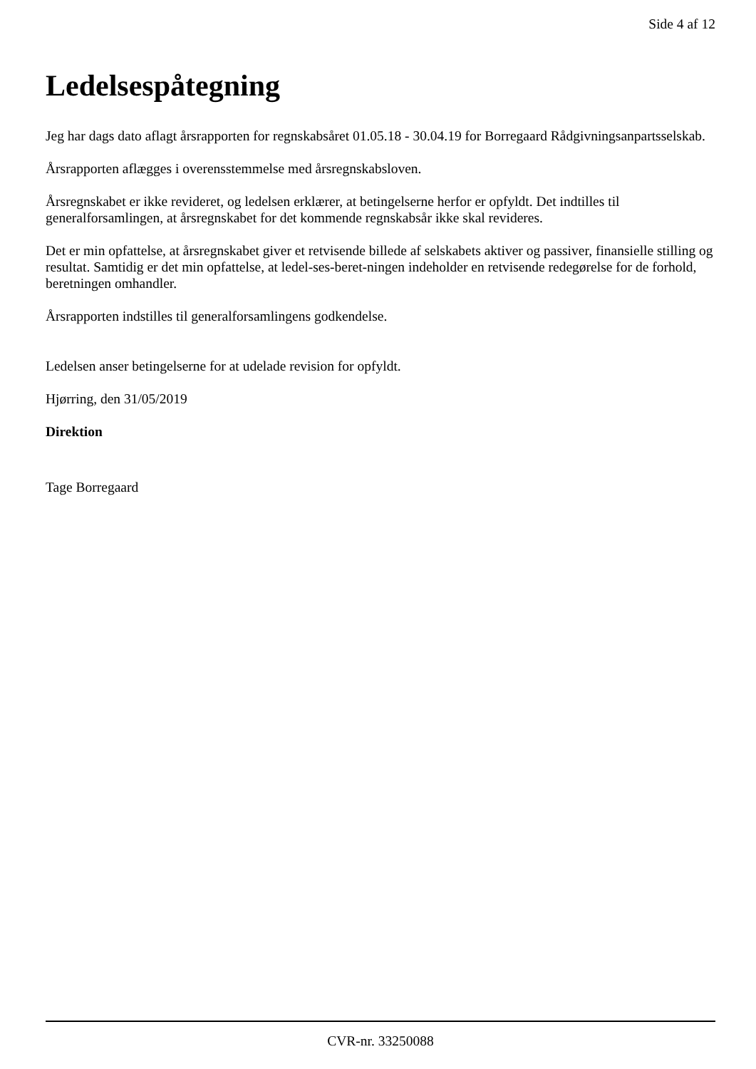Side 4 af 12
Ledelsespåtegning
Jeg har dags dato aflagt årsrapporten for regnskabsåret 01.05.18 - 30.04.19 for Borregaard Rådgivningsanpartsselskab.
Årsrapporten aflægges i overensstemmelse med årsregnskabsloven.
Årsregnskabet er ikke revideret, og ledelsen erklærer, at betingelserne herfor er opfyldt. Det indtilles til generalforsamlingen, at årsregnskabet for det kommende regnskabsår ikke skal revideres.
Det er min opfattelse, at årsregnskabet giver et retvisende billede af selskabets aktiver og passiver, finansielle stilling og resultat. Samtidig er det min opfattelse, at ledel-ses-beret-ningen indeholder en retvisende redegørelse for de forhold, beretningen omhandler.
Årsrapporten indstilles til generalforsamlingens godkendelse.
Ledelsen anser betingelserne for at udelade revision for opfyldt.
Hjørring, den 31/05/2019
Direktion
Tage Borregaard
CVR-nr. 33250088